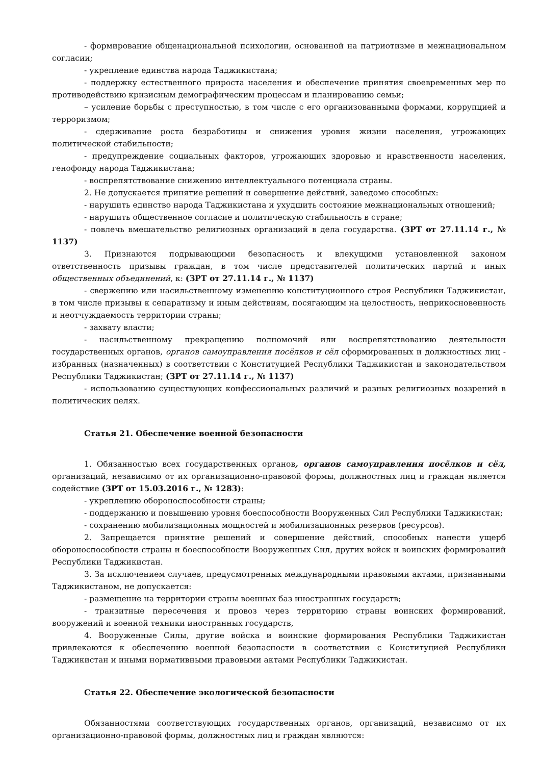- формирование общенациональной психологии, основанной на патриотизме и межнациональном согласии;
- укрепление единства народа Таджикистана;
- поддержку естественного прироста населения и обеспечение принятия своевременных мер по противодействию кризисным демографическим процессам и планированию семьи;
– усиление борьбы с преступностью, в том числе с его организованными формами, коррупцией и терроризмом;
- сдерживание роста безработицы и снижения уровня жизни населения, угрожающих политической стабильности;
- предупреждение социальных факторов, угрожающих здоровью и нравственности населения, генофонду народа Таджикистана;
- воспрепятствование снижению интеллектуального потенциала страны.
2. Не допускается принятие решений и совершение действий, заведомо способных:
- нарушить единство народа Таджикистана и ухудшить состояние межнациональных отношений;
- нарушить общественное согласие и политическую стабильность в стране;
- повлечь вмешательство религиозных организаций в дела государства. (ЗРТ от 27.11.14 г., № 1137)
3. Признаются подрывающими безопасность и влекущими установленной законом ответственность призывы граждан, в том числе представителей политических партий и иных общественных объединений, к: (ЗРТ от 27.11.14 г., № 1137)
- свержению или насильственному изменению конституционного строя Республики Таджикистан, в том числе призывы к сепаратизму и иным действиям, посягающим на целостность, неприкосновенность и неотчуждаемость территории страны;
- захвату власти;
- насильственному прекращению полномочий или воспрепятствованию деятельности государственных органов, органов самоуправления посёлков и сёл сформированных и должностных лиц - избранных (назначенных) в соответствии с Конституцией Республики Таджикистан и законодательством Республики Таджикистан; (ЗРТ от 27.11.14 г., № 1137)
- использованию существующих конфессиональных различий и разных религиозных воззрений в политических целях.
Статья 21. Обеспечение военной безопасности
1. Обязанностью всех государственных органов, органов самоуправления посёлков и сёл, организаций, независимо от их организационно-правовой формы, должностных лиц и граждан является содействие (ЗРТ от 15.03.2016 г., № 1283):
- укреплению обороноспособности страны;
- поддержанию и повышению уровня боеспособности Вооруженных Сил Республики Таджикистан;
- сохранению мобилизационных мощностей и мобилизационных резервов (ресурсов).
2. Запрещается принятие решений и совершение действий, способных нанести ущерб обороноспособности страны и боеспособности Вооруженных Сил, других войск и воинских формирований Республики Таджикистан.
3. За исключением случаев, предусмотренных международными правовыми актами, признанными Таджикистаном, не допускается:
- размещение на территории страны военных баз иностранных государств;
- транзитные пересечения и провоз через территорию страны воинских формирований, вооружений и военной техники иностранных государств,
4. Вооруженные Силы, другие войска и воинские формирования Республики Таджикистан привлекаются к обеспечению военной безопасности в соответствии с Конституцией Республики Таджикистан и иными нормативными правовыми актами Республики Таджикистан.
Статья 22. Обеспечение экологической безопасности
Обязанностями соответствующих государственных органов, организаций, независимо от их организационно-правовой формы, должностных лиц и граждан являются: